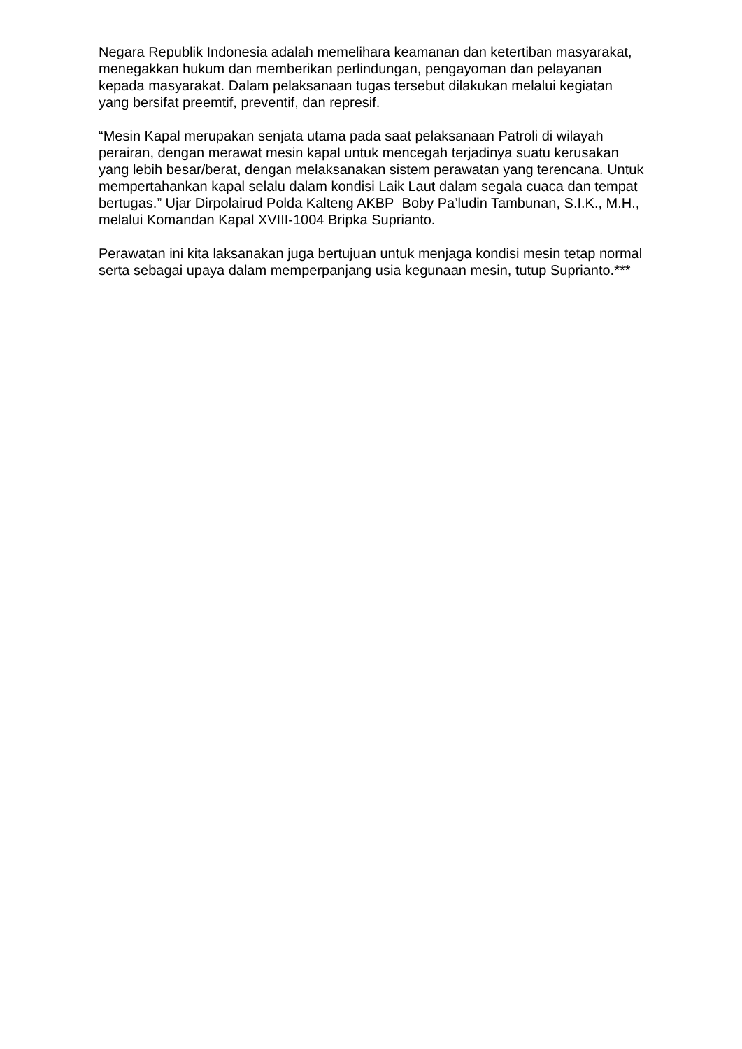Negara Republik Indonesia adalah memelihara keamanan dan ketertiban masyarakat, menegakkan hukum dan memberikan perlindungan, pengayoman dan pelayanan kepada masyarakat. Dalam pelaksanaan tugas tersebut dilakukan melalui kegiatan yang bersifat preemtif, preventif, dan represif.
“Mesin Kapal merupakan senjata utama pada saat pelaksanaan Patroli di wilayah perairan, dengan merawat mesin kapal untuk mencegah terjadinya suatu kerusakan yang lebih besar/berat, dengan melaksanakan sistem perawatan yang terencana. Untuk mempertahankan kapal selalu dalam kondisi Laik Laut dalam segala cuaca dan tempat bertugas.” Ujar Dirpolairud Polda Kalteng AKBP Boby Pa’ludin Tambunan, S.I.K., M.H., melalui Komandan Kapal XVIII-1004 Bripka Suprianto.
Perawatan ini kita laksanakan juga bertujuan untuk menjaga kondisi mesin tetap normal serta sebagai upaya dalam memperpanjang usia kegunaan mesin, tutup Suprianto.***